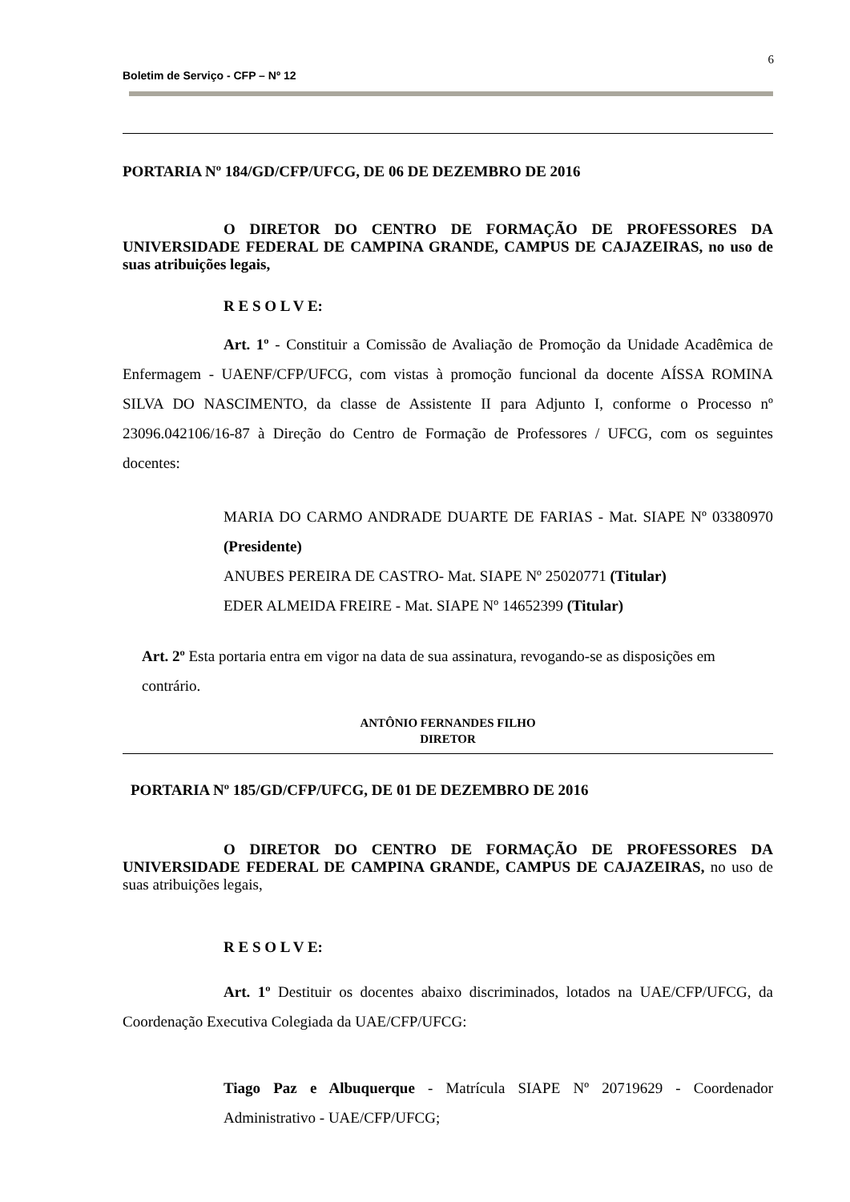6
Boletim de Serviço - CFP – Nº 12
PORTARIA Nº 184/GD/CFP/UFCG, DE 06 DE DEZEMBRO DE 2016
O DIRETOR DO CENTRO DE FORMAÇÃO DE PROFESSORES DA UNIVERSIDADE FEDERAL DE CAMPINA GRANDE, CAMPUS DE CAJAZEIRAS, no uso de suas atribuições legais,
R E S O L V E:
Art. 1º - Constituir a Comissão de Avaliação de Promoção da Unidade Acadêmica de Enfermagem - UAENF/CFP/UFCG, com vistas à promoção funcional da docente AÍSSA ROMINA SILVA DO NASCIMENTO, da classe de Assistente II para Adjunto I, conforme o Processo nº 23096.042106/16-87 à Direção do Centro de Formação de Professores / UFCG, com os seguintes docentes:
MARIA DO CARMO ANDRADE DUARTE DE FARIAS - Mat. SIAPE Nº 03380970 (Presidente)
ANUBES PEREIRA DE CASTRO- Mat. SIAPE Nº 25020771 (Titular)
EDER ALMEIDA FREIRE - Mat. SIAPE Nº 14652399 (Titular)
Art. 2º Esta portaria entra em vigor na data de sua assinatura, revogando-se as disposições em contrário.
ANTÔNIO FERNANDES FILHO
DIRETOR
PORTARIA Nº 185/GD/CFP/UFCG, DE 01 DE DEZEMBRO DE 2016
O DIRETOR DO CENTRO DE FORMAÇÃO DE PROFESSORES DA UNIVERSIDADE FEDERAL DE CAMPINA GRANDE, CAMPUS DE CAJAZEIRAS, no uso de suas atribuições legais,
R E S O L V E:
Art. 1º Destituir os docentes abaixo discriminados, lotados na UAE/CFP/UFCG, da Coordenação Executiva Colegiada da UAE/CFP/UFCG:
Tiago Paz e Albuquerque - Matrícula SIAPE Nº 20719629 - Coordenador Administrativo - UAE/CFP/UFCG;